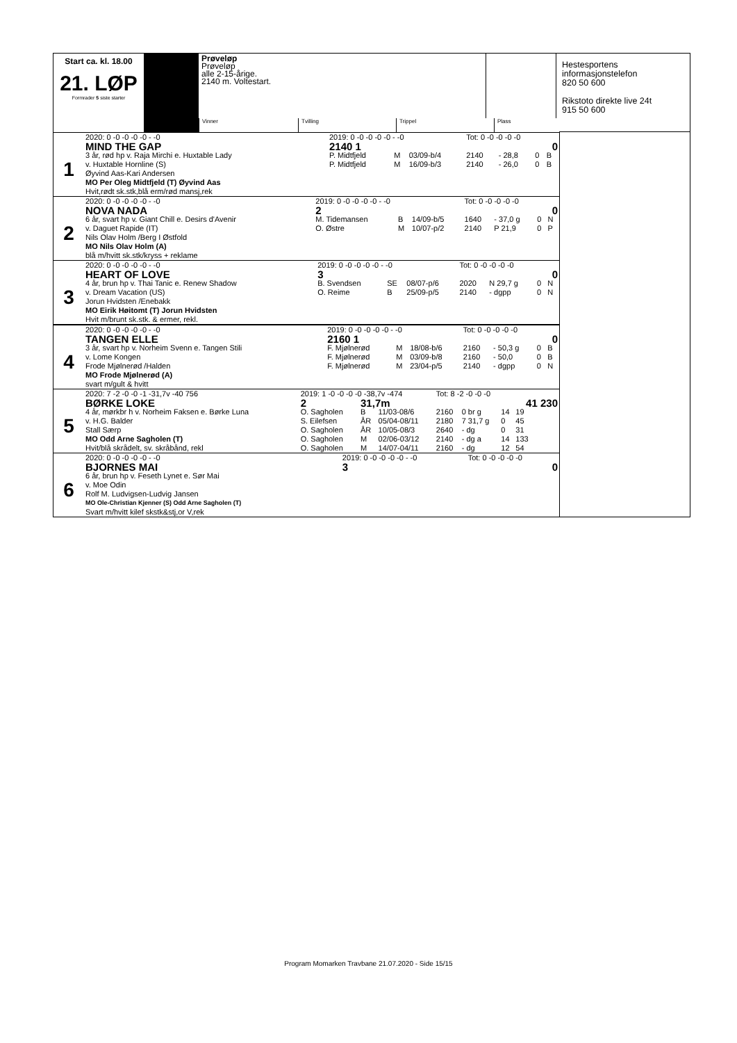Start ca. kl. 18.00
21. LØP
Formrader 5 siste starter
Prøveløp
Prøveløp
alle 2-15-årige.
2140 m. Voltestart.
Hestesportens
informasjonstelefon
820 50 600
Rikstoto direkte live 24t
915 50 600
Vinner Tvilling Trippel Plass
| | 2020: 0 -0 -0 -0 -0 - -0 | 2019: 0 -0 -0 -0 -0 - -0 | | | Tot: 0 -0 -0 -0 -0 | | | |
| 1 | MIND THE GAP | 2140 1 | | | | | | 0 |
| | 3 år, rød hp v. Raja Mirchi e. Huxtable Lady | P. Midtfjeld | M | 03/09-b/4 | 2140 | - 28,8 | 0 | B |
| | v. Huxtable Hornline (S) | P. Midtfjeld | M | 16/09-b/3 | 2140 | - 26,0 | 0 | B |
| | Øyvind Aas-Kari Andersen | | | | | | | |
| | MO Per Oleg Midtfjeld (T) Øyvind Aas | | | | | | | |
| | Hvit,rødt sk.stk,blå erm/rød mansj,rek | | | | | | | |
| | 2020: 0 -0 -0 -0 -0 - -0 | 2019: 0 -0 -0 -0 -0 - -0 | | | Tot: 0 -0 -0 -0 -0 | | | |
| 2 | NOVA NADA | 2 | | | | | | 0 |
| | 6 år, svart hp v. Giant Chill e. Desirs d'Avenir | M. Tidemansen | B | 14/09-b/5 | 1640 | - 37,0 g | 0 | N |
| | v. Daguet Rapide (IT) | O. Østre | M | 10/07-p/2 | 2140 | P 21,9 | 0 | P |
| | Nils Olav Holm /Berg I Østfold | | | | | | | |
| | MO Nils Olav Holm (A) | | | | | | | |
| | blå m/hvitt sk.stk/kryss + reklame | | | | | | | |
| | 2020: 0 -0 -0 -0 -0 - -0 | 2019: 0 -0 -0 -0 -0 - -0 | | | Tot: 0 -0 -0 -0 -0 | | | |
| 3 | HEART OF LOVE | 3 | | | | | | 0 |
| | 4 år, brun hp v. Thai Tanic e. Renew Shadow | B. Svendsen | SE | 08/07-p/6 | 2020 | N 29,7 g | 0 | N |
| | v. Dream Vacation (US) | O. Reime | B | 25/09-p/5 | 2140 | - dgpp | 0 | N |
| | Jorun Hvidsten /Enebakk | | | | | | | |
| | MO Eirik Høitomt (T) Jorun Hvidsten | | | | | | | |
| | Hvit m/brunt sk.stk. & ermer, rekl. | | | | | | | |
| | 2020: 0 -0 -0 -0 -0 - -0 | 2019: 0 -0 -0 -0 -0 - -0 | | | Tot: 0 -0 -0 -0 -0 | | | |
| 4 | TANGEN ELLE | 2160 1 | | | | | | 0 |
| | 3 år, svart hp v. Norheim Svenn e. Tangen Stili | F. Mjølnerød | M | 18/08-b/6 | 2160 | - 50,3 g | 0 | B |
| | v. Lome Kongen | F. Mjølnerød | M | 03/09-b/8 | 2160 | - 50,0 | 0 | B |
| | Frode Mjølnerød /Halden | F. Mjølnerød | M | 23/04-p/5 | 2140 | - dgpp | 0 | N |
| | MO Frode Mjølnerød (A) | | | | | | | |
| | svart m/gult & hvitt | | | | | | | |
| | 2020: 7 -2 -0 -0 -1 -31,7v -40 756 | 2019: 1 -0 -0 -0 -0 -38,7v -474 | | | Tot: 8 -2 -0 -0 -0 | | | |
| 5 | BØRKE LOKE | 2 | 31,7m | | | | | 41 230 |
| | 4 år, mørkbr h v. Norheim Faksen e. Børke Luna | O. Sagholen | B | 11/03-08/6 | 2160 | 0 br g | 14 | 19 |
| | v. H.G. Balder | S. Eilefsen | ÅR | 05/04-08/11 | 2180 | 7 31,7 g | 0 | 45 |
| | Stall Særp | O. Sagholen | ÅR | 10/05-08/3 | 2640 | - dg | 0 | 31 |
| | MO Odd Arne Sagholen (T) | O. Sagholen | M | 02/06-03/12 | 2140 | - dg a | 14 | 133 |
| | Hvit/blå skrådelt, sv. skråbånd, rekl | O. Sagholen | M | 14/07-04/11 | 2160 | - dg | 12 | 54 |
| | 2020: 0 -0 -0 -0 -0 - -0 | 2019: 0 -0 -0 -0 -0 - -0 | Tot: 0 -0 -0 -0 -0 | |
| 6 | BJORNES MAI | 3 | | 0 |
| | 6 år, brun hp v. Feseth Lynet e. Sør Mai | | | |
| | v. Moe Odin | | | |
| | Rolf M. Ludvigsen-Ludvig Jansen | | | |
| | MO Ole-Christian Kjenner (S) Odd Arne Sagholen (T) | | | |
| | Svart m/hvitt kilef skstk&stj,or V,rek | | | |
Program Momarken Travbane 21.07.2020 - Side 15/15